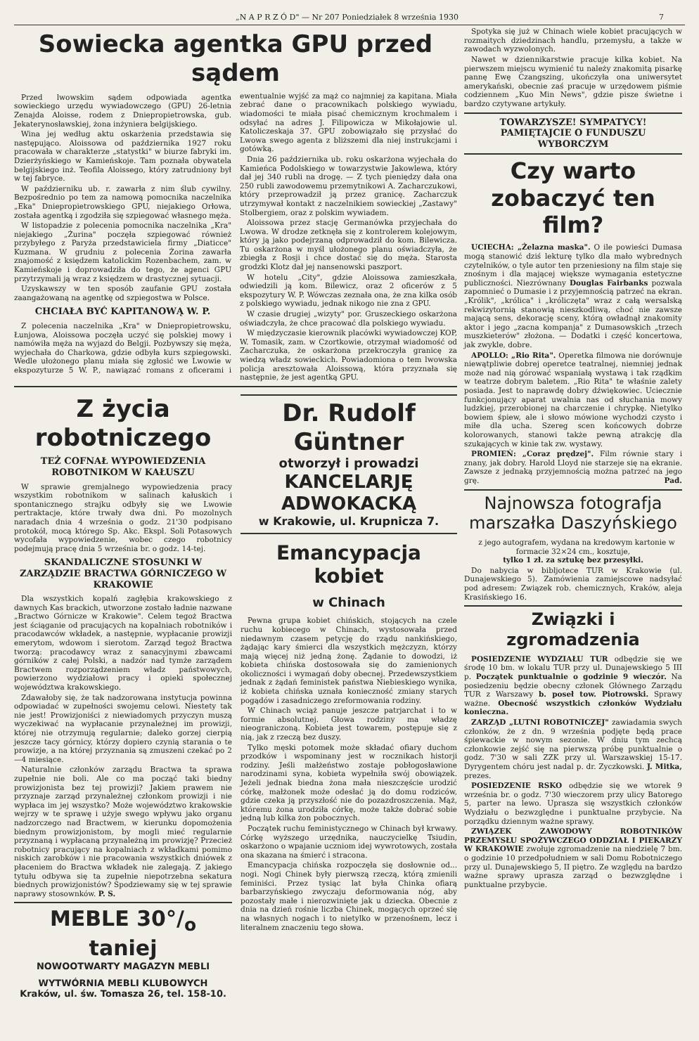„N A P R Z Ó D" — Nr 207 Poniedziałek 8 września 1930 7
Sowiecka agentka GPU przed sądem
Przed lwowskim sądem odpowiada agentka sowieckiego urzędu wywiadowczego (GPU) 26-letnia Zenajda Aloisse, rodem z Dniepropietrowska, gub. Jekaterynosławskiej, żona inżyniera belgijskiego.
Wina jej według aktu oskarżenia przedstawia się następująco. Aloissowa od października 1927 roku pracowała w charakterze „statystki" w biurze fabryki im. Dzierżyńskiego w Kamieńskoje. Tam poznała obywatela belgijskiego inż. Teofila Aloissego, który zatrudniony był w tej fabryce.
W październiku ub. r. zawarła z nim ślub cywilny. Bezpośrednio po tem za namową pomocnika naczelnika „Eka" Dniepropietrowskiego GPU, niejakiego Orłowa, została agentką i zgodziła się szpiegować własnego męża.
W listopadzie z polecenia pomocnika naczelnika „Kra" niejakiego „Żurina" poczęła szpiegować również przybyłego z Paryża przedstawiciela firmy „Diaticce" Kuzmana. W grudniu z polecenia Żorina zawarła znajomość z księdzem katolickim Rozenbachem, zam. w Kamieńskoje i doprowadziła do tego, że agenci GPU przytrzymali ją wraz z księdzem w drastycznej sytuacji.
Uzyskawszy w ten sposób zaufanie GPU została zaangażowaną na agentkę od szpiegostwa w Polsce.
CHCIAŁA BYĆ KAPITANOWĄ W. P.
Z polecenia naczelnika „Kra" w Dniepropietrowsku, Łunjowa, Aloissowa poczęła uczyć się polskiej mowy i namówiła męża na wyjazd do Belgji. Pozbywszy się męża, wyjechała do Charkowa, gdzie odbyła kurs szpiegowski. Wedle ułożonego planu miała się zgłosić we Lwowie w ekspozyturze 5 W. P., nawiązać romans z oficerami i ewentualnie wyjść za mąż co najmniej za kapitana. Miała zebrać dane o pracownikach polskiego wywiadu, wiadomości te miała pisać chemicznym krochmalem i odsyłać na adres J. Filipowicza w Mikołajowie ul. Katoliczeskaja 37. GPU zobowiązało się przysłać do Lwowa swego agenta z bliższemi dla niej instrukcjami i gotówką.
Dnia 26 października ub. roku oskarżona wyjechała do Kamieńca Podolskiego w towarzystwie Jakowlewa, który dał jej 340 rubli na drogę. — Z tych pieniędzy dała ona 250 rubli zawodowemu przemytnikowi A. Zacharczukowi, który przeprowadził ją przez granicę. Zacharczuk utrzymywał kontakt z naczelnikiem sowieckiej „Zastawy" Stolbergiem, oraz z polskim wywiadem.
Aloissowa przez stację Germanówka przyjechała do Lwowa. W drodze zetknęła się z kontrolerem kolejowym, który ją jako podejrzaną odprowadził do kom. Bilewicza. Tu oskarżona w myśl ułożonego planu oświadczyła, że zbiegła z Rosji i chce dostać się do męża. Starosta grodzki Klotz dał jej nansenowski paszport.
W hotelu „City", gdzie Aloissowa zamieszkała, odwiedzili ją kom. Bilewicz, oraz 2 oficerów z 5 ekspozytury W. P. Wówczas zeznała ona, że zna kilka osób z polskiego wywiadu, jednak nikogo nie zna z GPU.
W czasie drugiej „wizyty" por. Gruszeckiego oskarżona oświadczyła, że chce pracować dla polskiego wywiadu.
W międzyczasie kierownik placówki wywiadowczej KOP, W. Tomasik, zam. w Czortkowie, otrzymał wiadomość od Zacharczuka, że oskarżona przekroczyła granicę za wiedzą władz sowieckich. Powiadomiona o tem lwowska policja aresztowała Aloissową, która przyznała się następnie, że jest agentką GPU.
Z życia robotniczego
TEŻ COFNAŁ WYPOWIEDZENIA ROBOTNIKOM W KAŁUSZU
W sprawie gremjalnego wypowiedzenia pracy wszystkim robotnikom w salinach kałuskich i spontanicznego strajku odbyły się we Lwowie pertraktacje, które trwały dwa dni. Po mozolnych naradach dnia 4 września o godz. 21'30 podpisano protokół, mocą którego Sp. Akc. Ekspl. Soli Potasowych wycofała wypowiedzenie, wobec czego robotnicy podejmują pracę dnia 5 września br. o godz. 14-tej.
SKANDALICZNE STOSUNKI W ZARZĄDZIE BRACTWA GÓRNICZEGO W KRAKOWIE
Dla wszystkich kopalń zagłębia krakowskiego z dawnych Kas brackich, utworzone zostało ładnie nazwane „Bractwo Górnicze w Krakowie". Celem tegoż Bractwa jest ściąganie od pracujących na kopalniach robotników i pracodawców wkładek, a następnie, wypłacanie prowizji emerytom, wdowom i sierotom. Zarząd tegoż Bractwa tworzą: pracodawcy wraz z sanacyjnymi zbawcami górników z całej Polski, a nadzór nad tymże zarządem Bractwem rozporządzeniem władz państwowych, powierzono wydziałowi pracy i opieki społecznej województwa krakowskiego.
Zdawałoby się, że tak nadzorowana instytucja powinna odpowiadać w zupełności swojemu celowi. Niestety tak nie jest! Prowizjoniści z niewiadomych przyczyn muszą wyczekiwać na wypłacanie przynależnej im prowizji, której nie otrzymują regularnie; daleko gorzej cierpią jeszcze tacy górnicy, którzy dopiero czynią starania o te prowizje, a na której przyznania są zmuszeni czekać po 2—4 miesiące.
Naturalnie członków zarządu Bractwa ta sprawa zupełnie nie boli. Ale co ma począć taki biedny prowizjonista bez tej prowizji? Jakiem prawem nie przyznaje zarząd przynależnej członkom prowizji i nie wypłaca im jej wszystko? Może województwo krakowskie wejrzy w te sprawę i użyje swego wpływu jako organu nadzorczego nad Bractwem, w kierunku dopomożenia biednym prowizjonistom, by mogli mieć regularnie przyznaną i wypłacaną przynależną im prowizję? Przecież robotnicy pracujący na kopalniach z wkładkami pomimo niskich zarobków i nie pracowania wszystkich dniówek z płaceniem do Bractwa wkładek nie zalegają. Z jakiego tytułu odbywa się ta zupełnie niepotrzebna sekatura biednych prowizjonistów? Spodziewamy się w tej sprawie naprawy stosownków. P. S.
MEBLE 30°/<sub>o</sub> taniej
NOWOOTWARTY MAGAZYN MEBLI
WYTWÓRNIA MEBLI KLUBOWYCH
Kraków, ul. św. Tomasza 26, tel. 158-10.
Dr. Rudolf Güntner
otworzył i prowadzi
KANCELARJĘ ADWOKACKĄ
w Krakowie, ul. Krupnicza 7.
Emancypacja kobiet
w Chinach
Pewna grupa kobiet chińskich, stojących na czele ruchu kobiecego w Chinach, wystosowała przed niedawnym czasem petycję do rządu nankińskiego, żądając kary śmierci dla wszystkich mężczyzn, którzy mają więcej niż jedną żonę. Żądanie to dowodzi, iż kobieta chińska dostosowała się do zamienionych okoliczności i wymagań doby obecnej. Przedewszystkiem jednak z żądań feministek państwa Niebieskiego wynika, iż kobieta chińska uznała konieczność zmiany starych pogądów i zasadniczego zreformowania rodziny.
W Chinach wciąż panuje jeszcze patrjarchat i to w formie absolutnej. Głowa rodziny ma władzę nieograniczoną. Kobieta jest towarem, postępuje się z nią, jak z rzeczą bez duszy.
Tylko męski potomek może składać ofiary duchom przodków i wspominany jest w rocznikach historji rodziny. Jeśli małżeństwo zostaje pobłogosławione narodzinami syna, kobieta wypełniła swój obowiązek. Jeżeli jednak biedna żona mała nieszczęście urodzić córkę, małżonek może odesłać ją do domu rodziców, gdzie czeka ją przyszłość nie do pozazdroszczenia. Mąż, któremu żona urodziła córkę, może także dobrać sobie jedną lub kilka żon pobocznych.
Początek ruchu feministycznego w Chinach był krwawy. Córkę wyższego urzędnika, nauczycielkę Tsiudin, oskarżono o wpajanie uczniom idej wywrotowych, została ona skazana na śmierć i stracona.
Emancypacja chińska rozpoczęła się dosłownie od... nogi. Nogi Chinek były pierwszą rzeczą, którą zmienili feminiści. Przez tysiąc lat była Chinka ofiarą barbarzyńskiego zwyczaju deformowania nóg, aby pozostały małe i nierozwinięte jak u dziecka. Obecnie z dnia na dzień rośnie liczba Chinek, mogących oprzeć się na własnych nogach i to nietylko w przenośnem, lecz i literalnem znaczeniu tego słowa.
Spotyka się już w Chinach wiele kobiet pracujących w rozmaitych dziedzinach handlu, przemysłu, a także w zawodach wyzwolonych.
Nawet w dziennikarstwie pracuje kilka kobiet. Na pierwszem miejscu wymienić tu należy znakomitą pisarkę pannę Ewę Czangszing, ukończyła ona uniwersytet amerykański, obecnie zaś pracuje w urzędowem piśmie codziennem „Kuo Min News", gdzie pisze świetne i bardzo czytywane artykuły.
TOWARZYSZE! SYMPATYCY!
PAMIĘTAJCIE O FUNDUSZU WYBORCZYM
Czy warto zobaczyć ten film?
UCIECHA: „Żelazna maska". O ile powieści Dumasa mogą stanowić dziś lekturę tylko dla mało wybrednych czytelników, o tyle autor ten przeniesiony na film staje się znośnym i dla mającej większe wymagania estetyczne publiczności. Niezrównany Douglas Fairbanks pozwala zapomnieć o Dumasie i z przyjemnością patrzeć na ekran. „Królik", „królica" i „króliczęta" wraz z całą wersalską rekwizytornią stanowią nieszkodliwą, choć nie zawsze mającą sens, dekorację sceny, którą owładnął znakomity aktor i jego „zacna kompanja" z Dumasowskich „trzech muszkieterów" złożona. — Dodatki i część koncertowa, jak zwykle, dobre.
APOLLO: „Rio Rita". Operetka filmowa nie dorównuje niewątpliwie dobrej operetce teatralnej, niemniej jednak może nad nią górować wspaniałą wystawą i tak rządkim w teatrze dobrym baletem. „Rio Rita" te właśnie zalety posiada. Jest to naprawdę dobry dźwiękowiec. Uciecznie funkcjonujący aparat uwalnia nas od słuchania mowy ludzkiej, przerobionej na charczenie i chrypkę. Nietylko bowiem śpiew, ale i słowo mówione wychodzi czysto i miłe dla ucha. Szereg scen końcowych dobrze kolorowanych, stanowi także pewną atrakcję dla szukających w kinie tak zw. wystawy.
PROMIEŃ: „Coraz prędzej". Film równie stary i znany, jak dobry. Harold Lloyd nie starzeje się na ekranie. Zawsze z jednaką przyjemnością można patrzeć na jego grę. Pad.
Najnowsza fotografja marszałka Daszyńskiego
z jego autografem, wydana na kredowym kartonie w formacie 32×24 cm., kosztuje,
tylko 1 zł. za sztukę bez przesyłki.
Do nabycia w bibljotece TUR w Krakowie (ul. Dunajewskiego 5). Zamówienia zamiejscowe nadsyłać pod adresem: Związek rob. chemicznych, Kraków, aleja Krasińskiego 16.
Związki i zgromadzenia
POSIEDZENIE WYDZIAŁU TUR odbędzie się we środę 10 bm. w lokalu TUR przy ul. Dunajewskiego 5 III p. Początek punktualnie o godzinie 9 wieczór. Na posiedzeniu będzie obecny członek Głównego Zarządu TUR z Warszawy b. poseł tow. Piotrowski. Sprawy ważne. Obecność wszystkich członków Wydziału konieczna.
ZARZĄD „LUTNI ROBOTNICZEJ" zawiadamia swych członków, że z dn. 9 września podjęte będą prace śpiewackie w nowym sezonie. W dniu tym zechcą członkowie zejść się na pierwszą próbę punktualnie o godz. 7'30 w sali ZZK przy ul. Warszawskiej 15-17. Dyrygentem chóru jest nadal p. dr. Zyczkowski. J. Mitka, prezes.
POSIEDZENIE RSKO odbędzie się we wtorek 9 września br. o godz. 7'30 wieczorem przy ulicy Batorego 5, parter na lewo. Uprasza się wszystkich członków Wydziału o bezwzględne i punktualne przybycie. Na porządku dziennym ważne sprawy.
ZWIĄZEK ZAWODOWY ROBOTNIKÓW PRZEMYSŁU SPOŻYWCZEGO ODDZIAŁ I PIEKARZY W KRAKOWIE zwołuje zgromadzenie na niedzielę 7 bm. o godzinie 10 przedpołudniem w sali Domu Robotniczego przy ul. Dunajewskiego 5, II piętro. Ze względu na bardzo ważne sprawy uprasza zarząd o bezwzględne i punktualne przybycie.